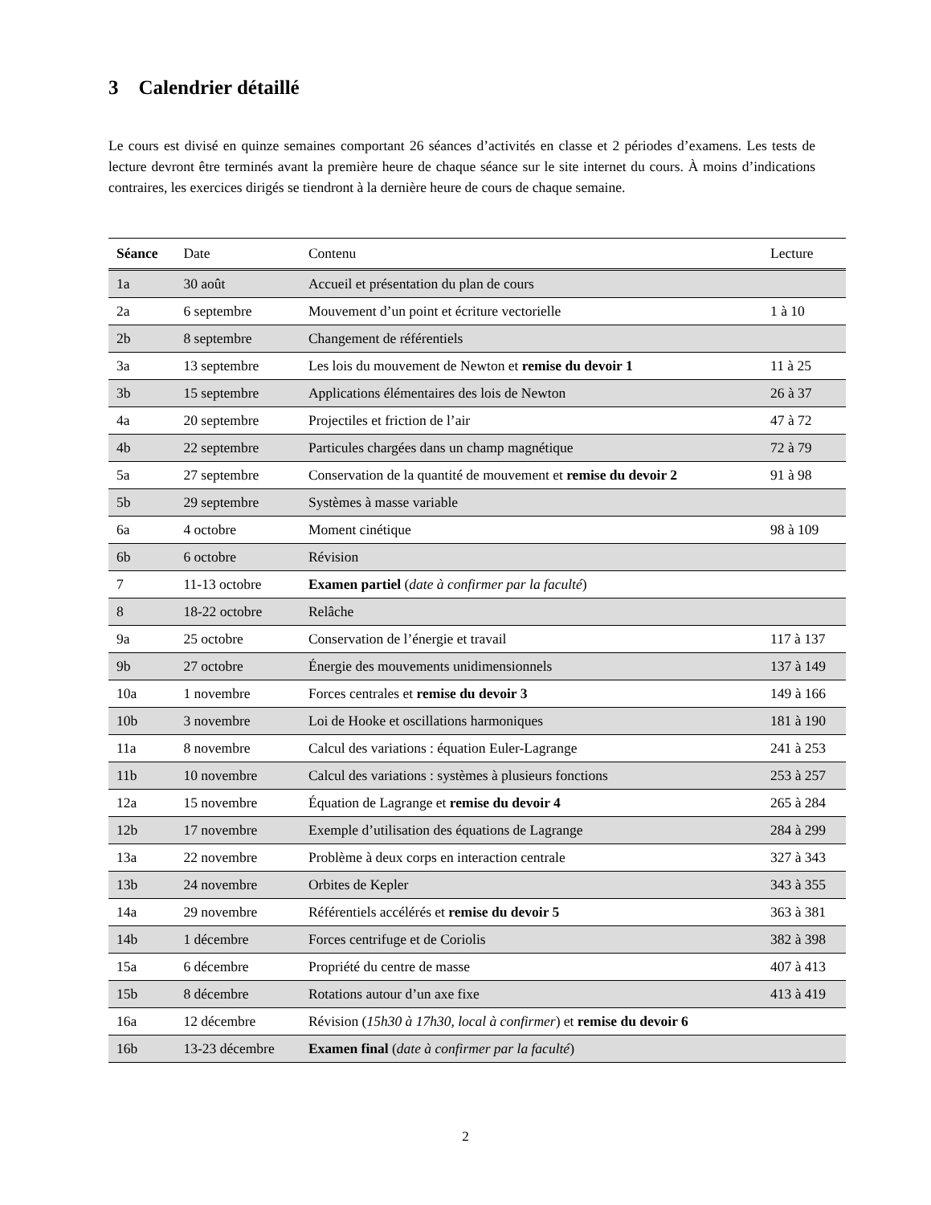3 Calendrier détaillé
Le cours est divisé en quinze semaines comportant 26 séances d’activités en classe et 2 périodes d’examens. Les tests de lecture devront être terminés avant la première heure de chaque séance sur le site internet du cours. À moins d’indications contraires, les exercices dirigés se tiendront à la dernière heure de cours de chaque semaine.
| Séance | Date | Contenu | Lecture |
| --- | --- | --- | --- |
| 1a | 30 août | Accueil et présentation du plan de cours | |
| 2a | 6 septembre | Mouvement d’un point et écriture vectorielle | 1 à 10 |
| 2b | 8 septembre | Changement de référentiels | |
| 3a | 13 septembre | Les lois du mouvement de Newton et remise du devoir 1 | 11 à 25 |
| 3b | 15 septembre | Applications élémentaires des lois de Newton | 26 à 37 |
| 4a | 20 septembre | Projectiles et friction de l’air | 47 à 72 |
| 4b | 22 septembre | Particules chargées dans un champ magnétique | 72 à 79 |
| 5a | 27 septembre | Conservation de la quantité de mouvement et remise du devoir 2 | 91 à 98 |
| 5b | 29 septembre | Systèmes à masse variable | |
| 6a | 4 octobre | Moment cinétique | 98 à 109 |
| 6b | 6 octobre | Révision | |
| 7 | 11-13 octobre | Examen partiel ( date à confirmer par la faculté ) | |
| 8 | 18-22 octobre | Relâche | |
| 9a | 25 octobre | Conservation de l’énergie et travail | 117 à 137 |
| 9b | 27 octobre | Énergie des mouvements unidimensionnels | 137 à 149 |
| 10a | 1 novembre | Forces centrales et remise du devoir 3 | 149 à 166 |
| 10b | 3 novembre | Loi de Hooke et oscillations harmoniques | 181 à 190 |
| 11a | 8 novembre | Calcul des variations : équation Euler-Lagrange | 241 à 253 |
| 11b | 10 novembre | Calcul des variations : systèmes à plusieurs fonctions | 253 à 257 |
| 12a | 15 novembre | Équation de Lagrange et remise du devoir 4 | 265 à 284 |
| 12b | 17 novembre | Exemple d’utilisation des équations de Lagrange | 284 à 299 |
| 13a | 22 novembre | Problème à deux corps en interaction centrale | 327 à 343 |
| 13b | 24 novembre | Orbites de Kepler | 343 à 355 |
| 14a | 29 novembre | Référentiels accélérés et remise du devoir 5 | 363 à 381 |
| 14b | 1 décembre | Forces centrifuge et de Coriolis | 382 à 398 |
| 15a | 6 décembre | Propriété du centre de masse | 407 à 413 |
| 15b | 8 décembre | Rotations autour d’un axe fixe | 413 à 419 |
| 16a | 12 décembre | Révision ( 15h30 à 17h30, local à confirmer ) et remise du devoir 6 | |
| 16b | 13-23 décembre | Examen final ( date à confirmer par la faculté ) | |
2